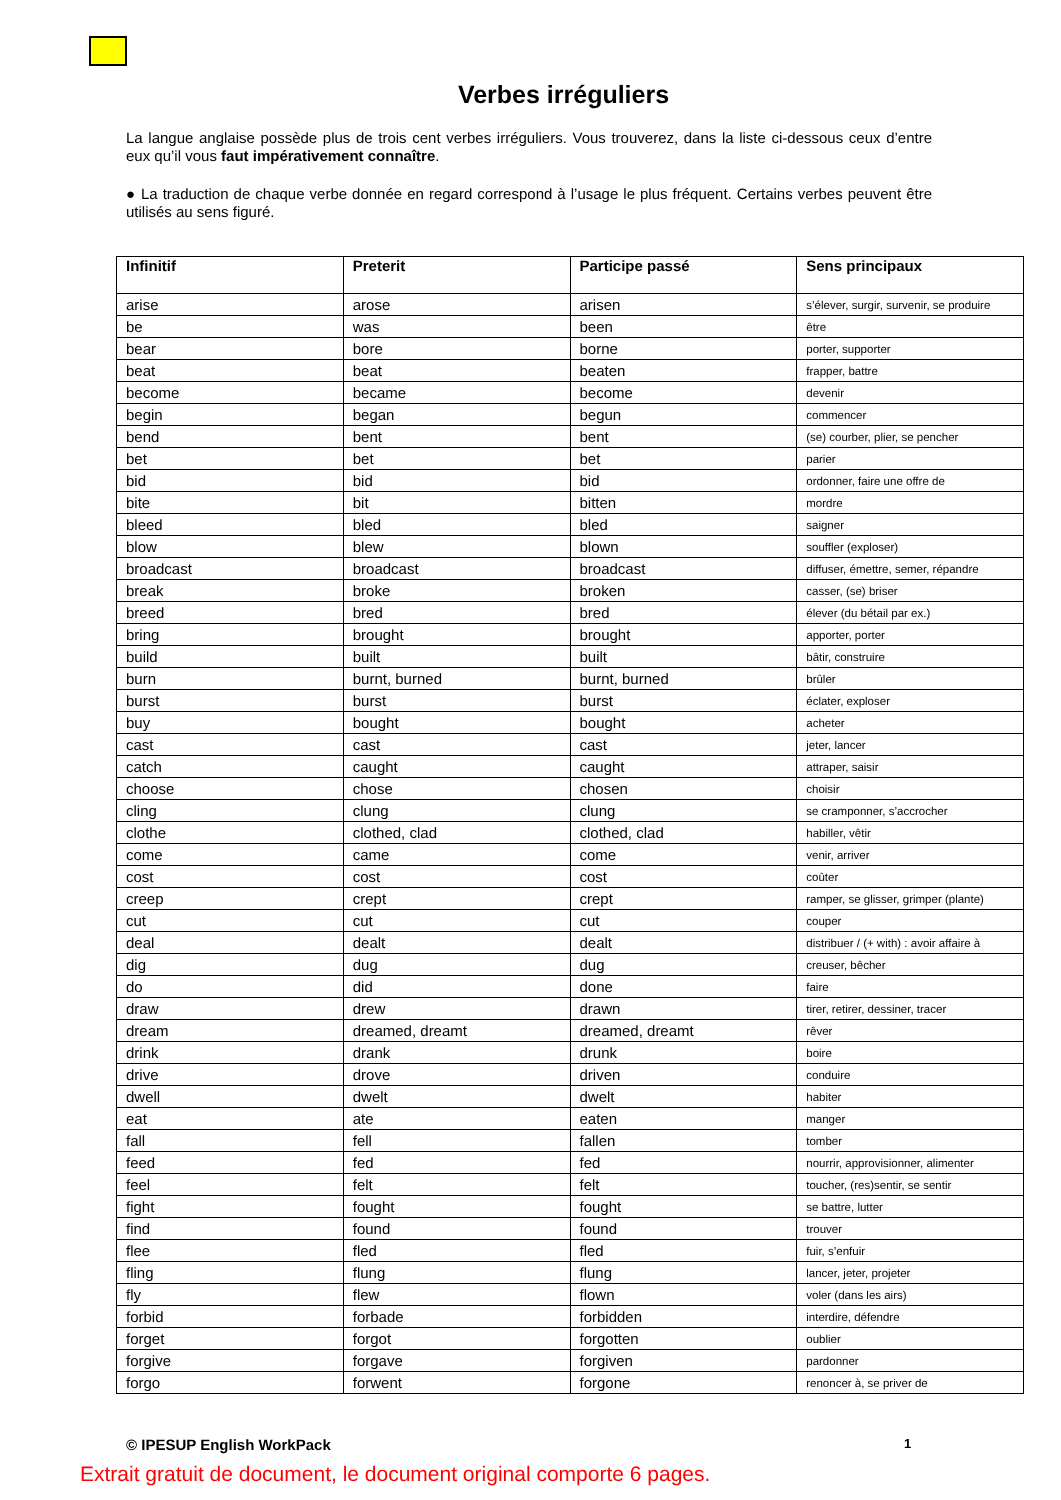Verbes irréguliers
La langue anglaise possède plus de trois cent verbes irréguliers. Vous trouverez, dans la liste ci-dessous ceux d’entre eux qu’il vous faut impérativement connaître.
● La traduction de chaque verbe donnée en regard correspond à l’usage le plus fréquent. Certains verbes peuvent être utilisés au sens figuré.
| Infinitif | Preterit | Participe passé | Sens principaux |
| --- | --- | --- | --- |
| arise | arose | arisen | s’élever, surgir, survenir, se produire |
| be | was | been | être |
| bear | bore | borne | porter, supporter |
| beat | beat | beaten | frapper, battre |
| become | became | become | devenir |
| begin | began | begun | commencer |
| bend | bent | bent | (se) courber, plier, se pencher |
| bet | bet | bet | parier |
| bid | bid | bid | ordonner, faire une offre de |
| bite | bit | bitten | mordre |
| bleed | bled | bled | saigner |
| blow | blew | blown | souffler (exploser) |
| broadcast | broadcast | broadcast | diffuser, émettre, semer, répandre |
| break | broke | broken | casser, (se) briser |
| breed | bred | bred | élever (du bétail par ex.) |
| bring | brought | brought | apporter, porter |
| build | built | built | bâtir, construire |
| burn | burnt, burned | burnt, burned | brûler |
| burst | burst | burst | éclater, exploser |
| buy | bought | bought | acheter |
| cast | cast | cast | jeter, lancer |
| catch | caught | caught | attraper, saisir |
| choose | chose | chosen | choisir |
| cling | clung | clung | se cramponner, s’accrocher |
| clothe | clothed, clad | clothed, clad | habiller, vêtir |
| come | came | come | venir, arriver |
| cost | cost | cost | coûter |
| creep | crept | crept | ramper, se glisser, grimper (plante) |
| cut | cut | cut | couper |
| deal | dealt | dealt | distribuer / (+ with) : avoir affaire à |
| dig | dug | dug | creuser, bêcher |
| do | did | done | faire |
| draw | drew | drawn | tirer, retirer, dessiner, tracer |
| dream | dreamed, dreamt | dreamed, dreamt | rêver |
| drink | drank | drunk | boire |
| drive | drove | driven | conduire |
| dwell | dwelt | dwelt | habiter |
| eat | ate | eaten | manger |
| fall | fell | fallen | tomber |
| feed | fed | fed | nourrir, approvisionner, alimenter |
| feel | felt | felt | toucher, (res)sentir, se sentir |
| fight | fought | fought | se battre, lutter |
| find | found | found | trouver |
| flee | fled | fled | fuir, s’enfuir |
| fling | flung | flung | lancer, jeter, projeter |
| fly | flew | flown | voler (dans les airs) |
| forbid | forbade | forbidden | interdire, défendre |
| forget | forgot | forgotten | oublier |
| forgive | forgave | forgiven | pardonner |
| forgo | forwent | forgone | renoncer à, se priver de |
© IPESUP English WorkPack 1
Extrait gratuit de document, le document original comporte 6 pages.